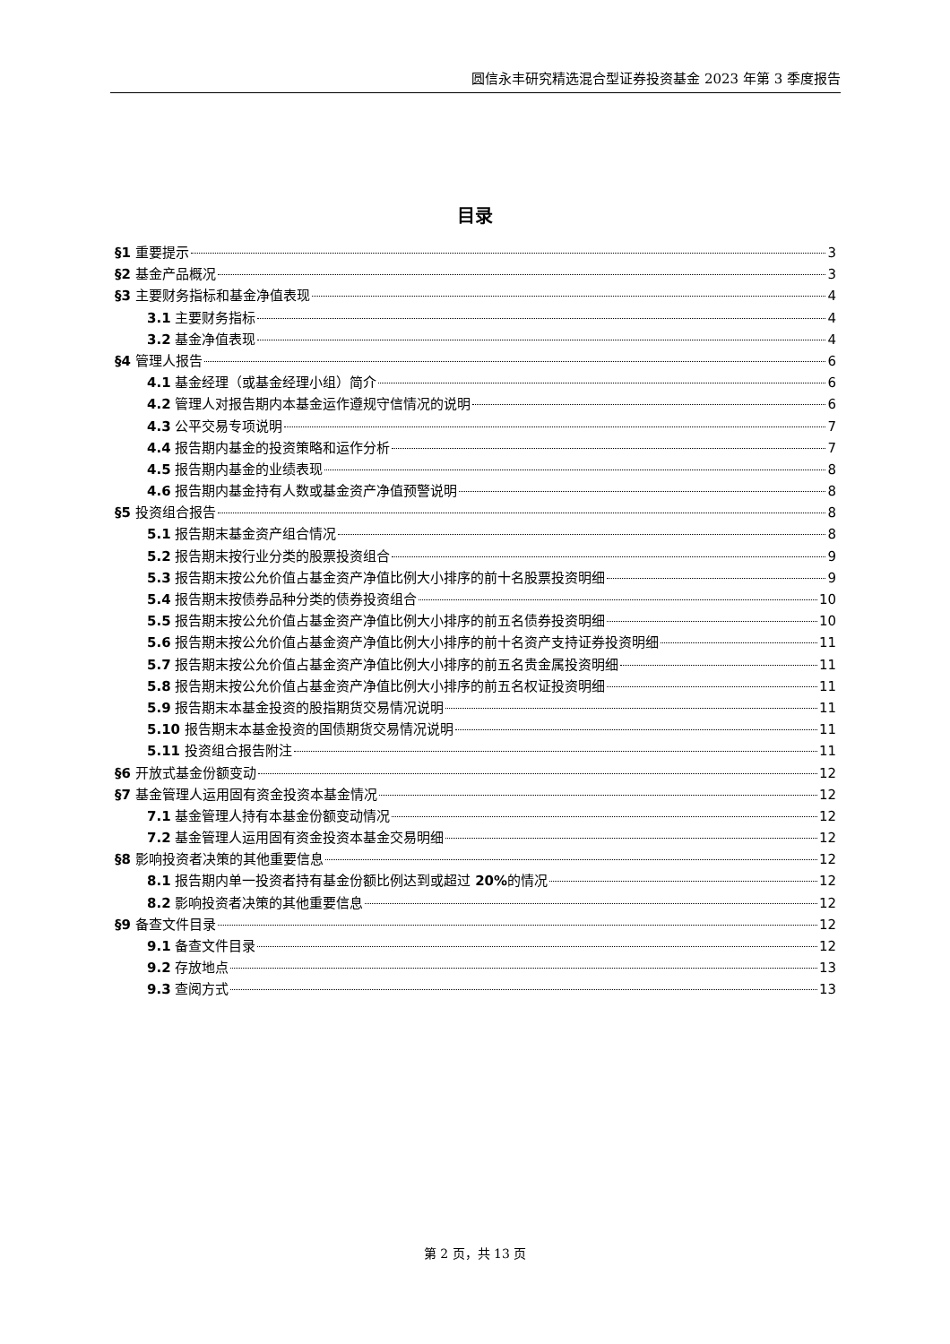圆信永丰研究精选混合型证券投资基金 2023 年第 3 季度报告
目录
§1 重要提示 3
§2 基金产品概况 3
§3 主要财务指标和基金净值表现 4
3.1 主要财务指标 4
3.2 基金净值表现 4
§4 管理人报告 6
4.1 基金经理（或基金经理小组）简介 6
4.2 管理人对报告期内本基金运作遵规守信情况的说明 6
4.3 公平交易专项说明 7
4.4 报告期内基金的投资策略和运作分析 7
4.5 报告期内基金的业绩表现 8
4.6 报告期内基金持有人数或基金资产净值预警说明 8
§5 投资组合报告 8
5.1 报告期末基金资产组合情况 8
5.2 报告期末按行业分类的股票投资组合 9
5.3 报告期末按公允价值占基金资产净值比例大小排序的前十名股票投资明细 9
5.4 报告期末按债券品种分类的债券投资组合 10
5.5 报告期末按公允价值占基金资产净值比例大小排序的前五名债券投资明细 10
5.6 报告期末按公允价值占基金资产净值比例大小排序的前十名资产支持证券投资明细 11
5.7 报告期末按公允价值占基金资产净值比例大小排序的前五名贵金属投资明细 11
5.8 报告期末按公允价值占基金资产净值比例大小排序的前五名权证投资明细 11
5.9 报告期末本基金投资的股指期货交易情况说明 11
5.10 报告期末本基金投资的国债期货交易情况说明 11
5.11 投资组合报告附注 11
§6 开放式基金份额变动 12
§7 基金管理人运用固有资金投资本基金情况 12
7.1 基金管理人持有本基金份额变动情况 12
7.2 基金管理人运用固有资金投资本基金交易明细 12
§8 影响投资者决策的其他重要信息 12
8.1 报告期内单一投资者持有基金份额比例达到或超过 20% 的情况 12
8.2 影响投资者决策的其他重要信息 12
§9 备查文件目录 12
9.1 备查文件目录 12
9.2 存放地点 13
9.3 查阅方式 13
第 2 页，共 13 页